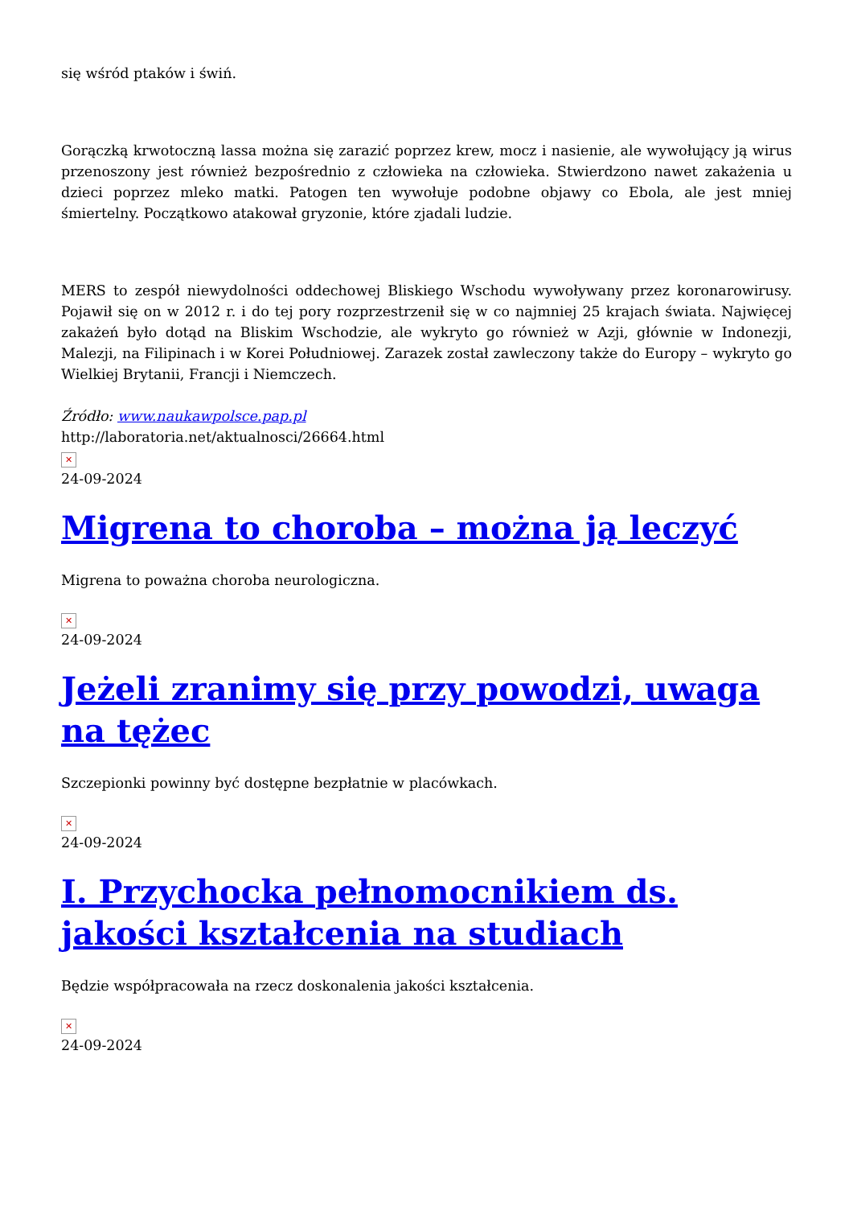się wśród ptaków i świń.
Gorączką krwotoczną lassa można się zarazić poprzez krew, mocz i nasienie, ale wywołujący ją wirus przenoszony jest również bezpośrednio z człowieka na człowieka. Stwierdzono nawet zakażenia u dzieci poprzez mleko matki. Patogen ten wywołuje podobne objawy co Ebola, ale jest mniej śmiertelny. Początkowo atakował gryzonie, które zjadali ludzie.
MERS to zespół niewydolności oddechowej Bliskiego Wschodu wywoływany przez koronarowirusy. Pojawił się on w 2012 r. i do tej pory rozprzestrzenił się w co najmniej 25 krajach świata. Najwięcej zakażeń było dotąd na Bliskim Wschodzie, ale wykryto go również w Azji, głównie w Indonezji, Malezji, na Filipinach i w Korei Południowej. Zarazek został zawleczony także do Europy – wykryto go Wielkiej Brytanii, Francji i Niemczech.
Źródło: www.naukawpolsce.pap.pl
http://laboratoria.net/aktualnosci/26664.html
✕
24-09-2024
Migrena to choroba – można ją leczyć
Migrena to poważna choroba neurologiczna.
✕
24-09-2024
Jeżeli zranimy się przy powodzi, uwaga na tężec
Szczepionki powinny być dostępne bezpłatnie w placówkach.
✕
24-09-2024
I. Przychocka pełnomocnikiem ds. jakości kształcenia na studiach
Będzie współpracowała na rzecz doskonalenia jakości kształcenia.
✕
24-09-2024